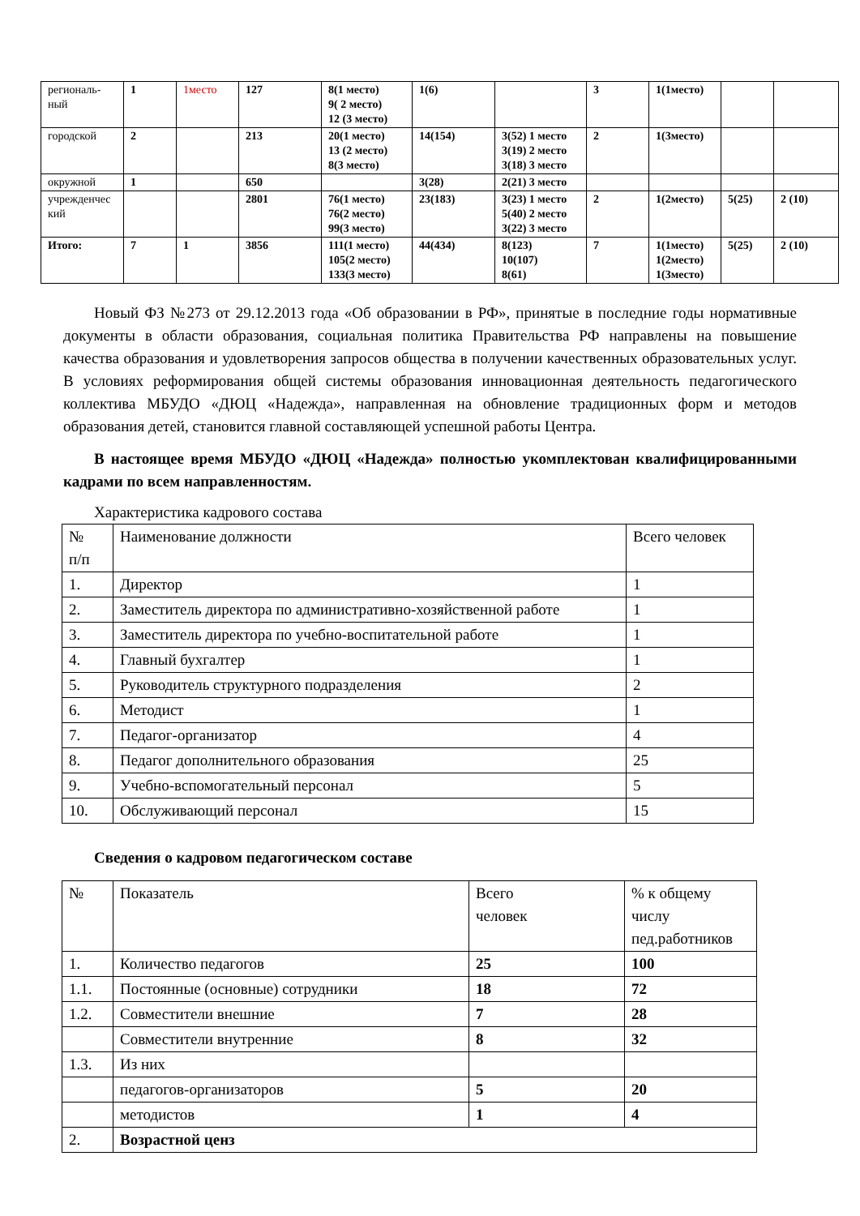| региональ- ный | 1 | 1место | 127 | 8(1 место) 9( 2 место) 12 (3 место) | 1(6) | | 3 | 1(1место) | | |
| городской | 2 | | 213 | 20(1 место) 13 (2 место) 8(3 место) | 14(154) | 3(52) 1 место 3(19) 2 место 3(18) 3 место | 2 | 1(3место) | | |
| окружной | 1 | | 650 | | 3(28) | 2(21) 3 место | | | | |
| учрежденчес кий | | | 2801 | 76(1 место) 76(2 место) 99(3 место) | 23(183) | 3(23) 1 место 5(40) 2 место 3(22) 3 место | 2 | 1(2место) | 5(25) | 2 (10) |
| Итого: | 7 | 1 | 3856 | 111(1 место) 105(2 место) 133(3 место) | 44(434) | 8(123) 10(107) 8(61) | 7 | 1(1место) 1(2место) 1(3место) | 5(25) | 2 (10) |
Новый ФЗ №273 от 29.12.2013 года «Об образовании в РФ», принятые в последние годы нормативные документы в области образования, социальная политика Правительства РФ направлены на повышение качества образования и удовлетворения запросов общества в получении качественных образовательных услуг. В условиях реформирования общей системы образования инновационная деятельность педагогического коллектива МБУДО «ДЮЦ «Надежда», направленная на обновление традиционных форм и методов образования детей, становится главной составляющей успешной работы Центра.
В настоящее время МБУДО «ДЮЦ «Надежда» полностью укомплектован квалифицированными кадрами по всем направленностям.
Характеристика кадрового состава
| № п/п | Наименование должности | Всего человек |
| 1. | Директор | 1 |
| 2. | Заместитель директора по административно-хозяйственной работе | 1 |
| 3. | Заместитель директора по учебно-воспитательной работе | 1 |
| 4. | Главный бухгалтер | 1 |
| 5. | Руководитель структурного подразделения | 2 |
| 6. | Методист | 1 |
| 7. | Педагог-организатор | 4 |
| 8. | Педагог дополнительного образования | 25 |
| 9. | Учебно-вспомогательный персонал | 5 |
| 10. | Обслуживающий персонал | 15 |
Сведения о кадровом педагогическом составе
| № | Показатель | Всего человек | % к общему числу пед.работников |
| 1. | Количество педагогов | 25 | 100 |
| 1.1. | Постоянные (основные) сотрудники | 18 | 72 |
| 1.2. | Совместители внешние | 7 | 28 |
| | Совместители внутренние | 8 | 32 |
| 1.3. | Из них | | |
| | педагогов-организаторов | 5 | 20 |
| | методистов | 1 | 4 |
| 2. | Возрастной ценз | | |